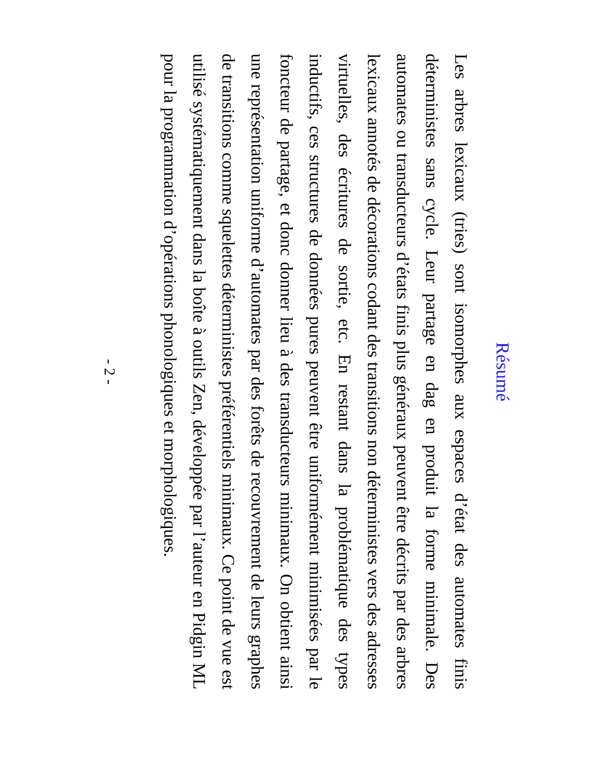Résumé
Les arbres lexicaux (tries) sont isomorphes aux espaces d’état des automates finis déterministes sans cycle. Leur partage en dag en produit la forme minimale. Des automates ou transducteurs d’états finis plus généraux peuvent être décrits par des arbres lexicaux annotés de décorations codant des transitions non déterministes vers des adresses virtuelles, des écritures de sortie, etc. En restant dans la problématique des types inductifs, ces structures de données pures peuvent être uniformément minimisées par le foncteur de partage, et donc donner lieu à des transducteurs minimaux. On obtient ainsi une représentation uniforme d’automates par des forêts de recouvrement de leurs graphes de transitions comme squelettes déterministes préférentiels minimaux. Ce point de vue est utilisé systématiquement dans la boîte à outils Zen, développée par l’auteur en Pidgin ML pour la programmation d’opérations phonologiques et morphologiques.
- 2 -